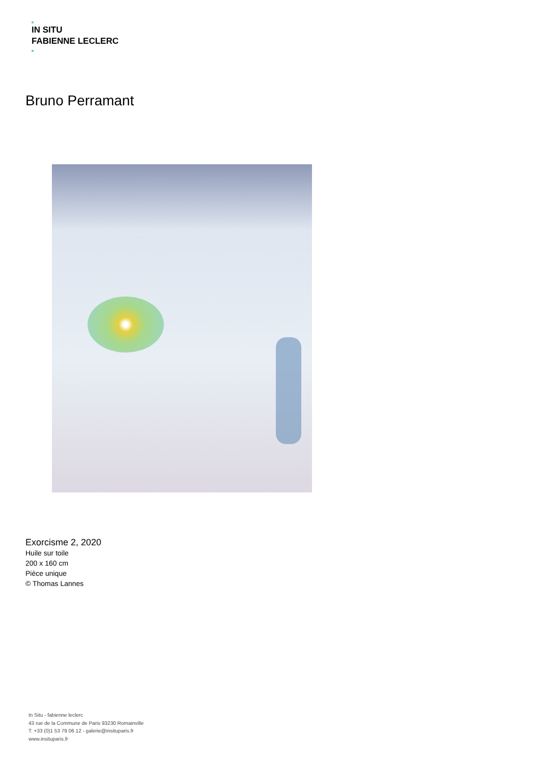IN SITU
FABIENNE LECLERC
Bruno Perramant
Exorcisme 2, 2020
Huile sur toile
200 x 160 cm
Pièce unique
© Thomas Lannes
In Situ - fabienne leclerc
43 rue de la Commune de Paris 93230 Romainville
T. +33 (0)1 53 79 06 12 - galerie@insituparis.fr
www.insituparis.fr